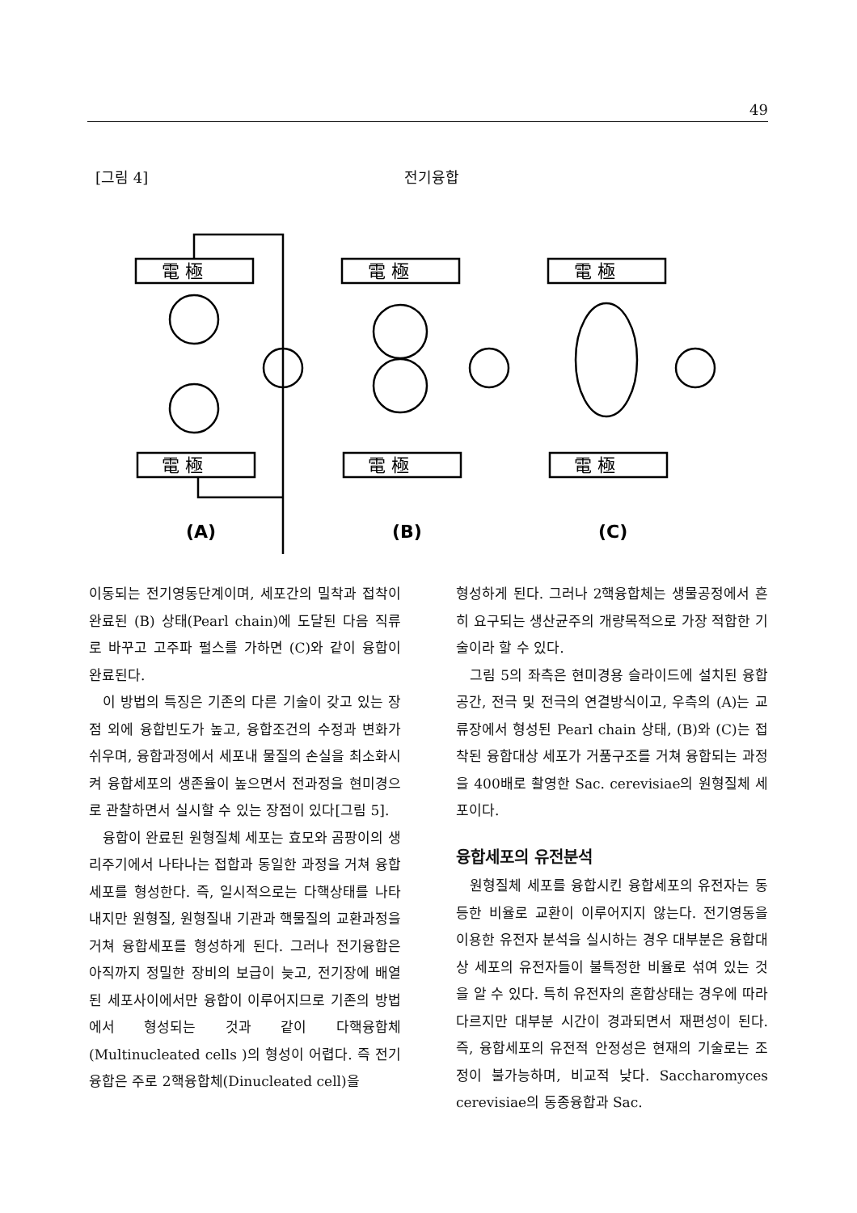49
[그림 4] 전기융합
電 極
電 極
(A)
電 極
電 極
(B)
電 極
電 極
(C)
이동되는 전기영동단계이며, 세포간의 밀착과 접착이 완료된 (B) 상태(Pearl chain)에 도달된 다음 직류로 바꾸고 고주파 펄스를 가하면 (C)와 같이 융합이 완료된다.
이 방법의 특징은 기존의 다른 기술이 갖고 있는 장점 외에 융합빈도가 높고, 융합조건의 수정과 변화가 쉬우며, 융합과정에서 세포내 물질의 손실을 최소화시켜 융합세포의 생존율이 높으면서 전과정을 현미경으로 관찰하면서 실시할 수 있는 장점이 있다[그림 5].
융합이 완료된 원형질체 세포는 효모와 곰팡이의 생리주기에서 나타나는 접합과 동일한 과정을 거쳐 융합세포를 형성한다. 즉, 일시적으로는 다핵상태를 나타내지만 원형질, 원형질내 기관과 핵물질의 교환과정을 거쳐 융합세포를 형성하게 된다. 그러나 전기융합은 아직까지 정밀한 장비의 보급이 늦고, 전기장에 배열된 세포사이에서만 융합이 이루어지므로 기존의 방법에서 형성되는 것과 같이 다핵융합체(Multinucleated cells )의 형성이 어렵다. 즉 전기융합은 주로 2핵융합체(Dinucleated cell)을
형성하게 된다. 그러나 2핵융합체는 생물공정에서 흔히 요구되는 생산균주의 개량목적으로 가장 적합한 기술이라 할 수 있다.
그림 5의 좌측은 현미경용 슬라이드에 설치된 융합공간, 전극 및 전극의 연결방식이고, 우측의 (A)는 교류장에서 형성된 Pearl chain 상태, (B)와 (C)는 접착된 융합대상 세포가 거품구조를 거쳐 융합되는 과정을 400배로 촬영한 Sac. cerevisiae의 원형질체 세포이다.
융합세포의 유전분석
원형질체 세포를 융합시킨 융합세포의 유전자는 동등한 비율로 교환이 이루어지지 않는다. 전기영동을 이용한 유전자 분석을 실시하는 경우 대부분은 융합대상 세포의 유전자들이 불특정한 비율로 섞여 있는 것을 알 수 있다. 특히 유전자의 혼합상태는 경우에 따라 다르지만 대부분 시간이 경과되면서 재편성이 된다. 즉, 융합세포의 유전적 안정성은 현재의 기술로는 조정이 불가능하며, 비교적 낮다. Saccharomyces cerevisiae의 동종융합과 Sac.